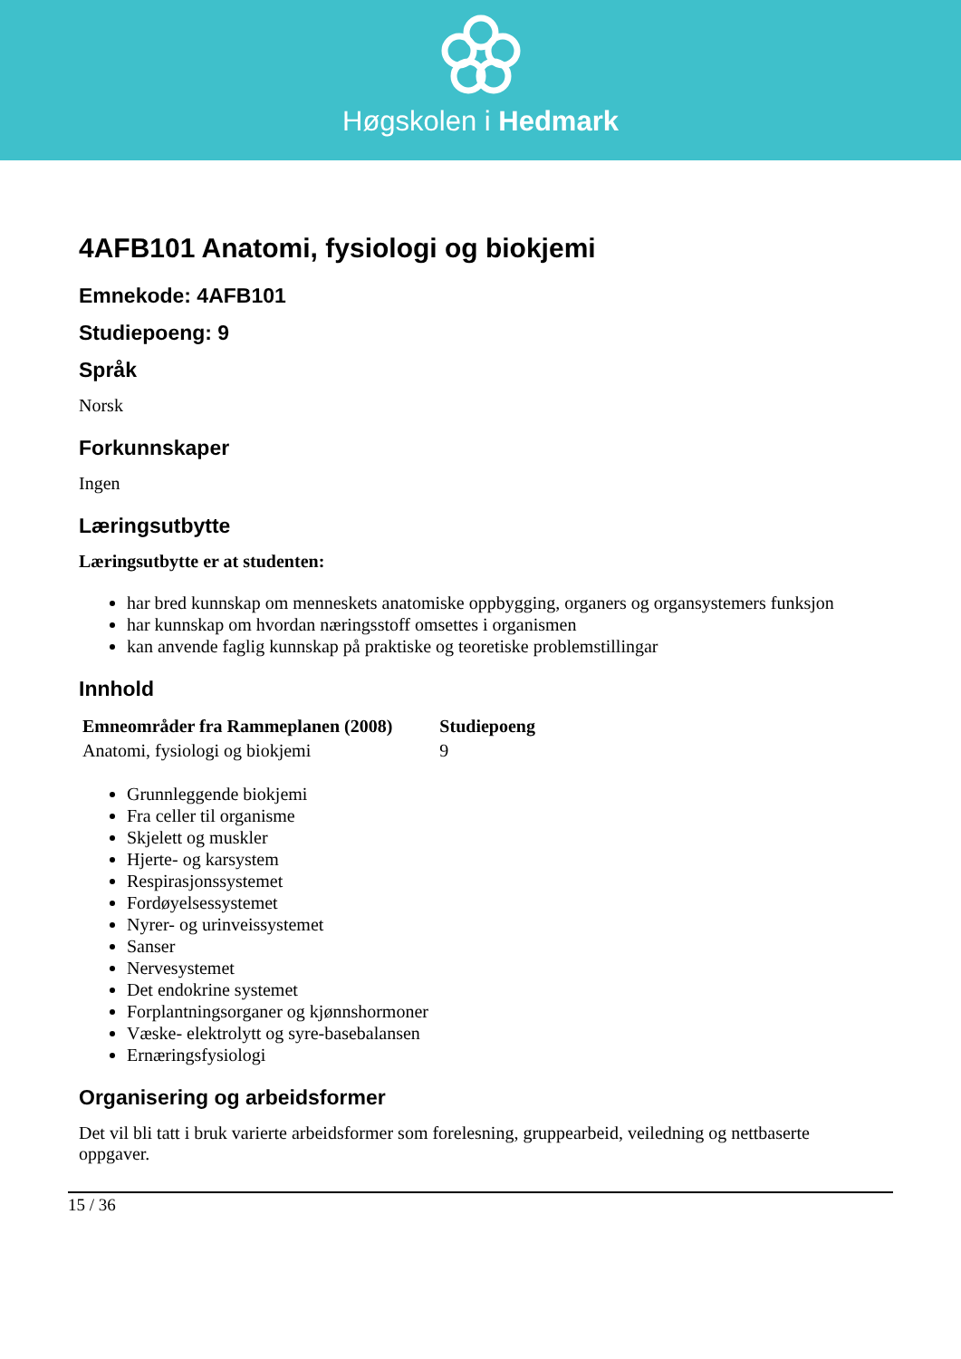Høgskolen i Hedmark
4AFB101 Anatomi, fysiologi og biokjemi
Emnekode: 4AFB101
Studiepoeng: 9
Språk
Norsk
Forkunnskaper
Ingen
Læringsutbytte
Læringsutbytte er at studenten:
har bred kunnskap om menneskets anatomiske oppbygging, organers og organsystemers funksjon
har kunnskap om hvordan næringsstoff omsettes i organismen
kan anvende faglig kunnskap på praktiske og teoretiske problemstillingar
Innhold
| Emneområder fra Rammeplanen (2008) | Studiepoeng |
| --- | --- |
| Anatomi, fysiologi og biokjemi | 9 |
Grunnleggende biokjemi
Fra celler til organisme
Skjelett og muskler
Hjerte- og karsystem
Respirasjonssystemet
Fordøyelsessystemet
Nyrer- og urinveissystemet
Sanser
Nervesystemet
Det endokrine systemet
Forplantningsorganer og kjønnshormoner
Væske- elektrolytt og syre-basebalansen
Ernæringsfysiologi
Organisering og arbeidsformer
Det vil bli tatt i bruk varierte arbeidsformer som forelesning, gruppearbeid, veiledning og nettbaserte oppgaver.
15 / 36